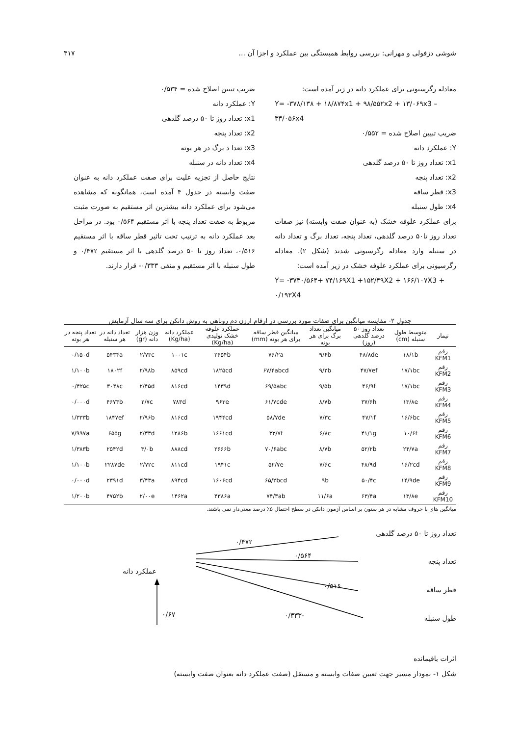شوشی دزفولی و مهرانی: بررسی روابط همبستگی بین عملکرد و اجزا آن ... ۴۱۷
معادله رگرسیونی برای عملکرد دانه در زیر آمده است:
Y= -۳۷۸/۱۳۸ + ۱۸/۸۷۴x1 + ۹۸/۵۵۲x2 + ۱۳/۰۶۹x3 – ۳۳/۰۵۶x4
ضریب تبیین اصلاح شده = ۰/۵۵۲
Y: عملکرد دانه
x1: تعداد روز تا ۵۰ درصد گلدهی
x2: تعداد پنجه
x3: قطر ساقه
x4: طول سنبله
برای عملکرد علوفه خشک (به عنوان صفت وابسته) نیز صفات تعداد روز تا۵۰ درصد گلدهی، تعداد پنجه، تعداد برگ و تعداد دانه در سنبله وارد معادله رگرسیونی شدند (شکل ۲). معادله رگرسیونی برای عملکرد علوفه خشک در زیر آمده است:
Y= -۳۷۳۰/۵۶۴+ ۷۴/۱۶۹X1 +۱۵۲/۴۹X2 + ۱۶۶/۱۰۷X3 + ۰/۱۹۳X4
ضریب تبیین اصلاح شده = ۰/۵۳۴
Y: عملکرد دانه
x1: تعداد روز تا ۵۰ درصد گلدهی
x2: تعداد پنجه
x3: تعدا د برگ در هر بوته
x4: تعداد دانه در سنبله
نتایج حاصل از تجزیه علیت برای صفت عملکرد دانه به عنوان صفت وابسته در جدول ۴ آمده است، همانگونه که مشاهده می‌شود برای عملکرد دانه بیشترین اثر مستقیم به صورت مثبت مربوط به صفت تعداد پنجه با اثر مستقیم ۰/۵۶۴ بود. در مراحل بعد عملکرد دانه به ترتیب تحت تاثیر قطر ساقه با اثر مستقیم ۰/۵۱۶، تعداد روز تا ۵۰ درصد گلدهی با اثر مستقیم ۰/۴۷۲ و طول سنبله با اثر مستقیم و منفی ۰/۳۳۳- قرار دارند.
جدول ۲- مقایسه میانگین برای صفات مورد بررسی در ارقام ارزن دم روباهی به روش دانکن برای سه سال آزمایش
| تیمار | متوسط طول سنبله (cm) | تعداد روز ۵۰ درصد گلدهی (روز) | میانگین تعداد برگ برای هر بوته | میانگین قطر ساقه برای هر بوته (mm) | عملکرد علوفه خشک تولیدی (Kg/ha) | عملکرد دانه (Kg/ha) | وزن هزار دانه (gr) | تعداد دانه در هر سنبله | تعداد پنجه در هر بوته |
| --- | --- | --- | --- | --- | --- | --- | --- | --- | --- |
| رقم KFM1 | ۱۸/۱b | ۴۸/۸de | ۹/۶b | ۷۶/۲a | ۲۶۵۴b | ۱۰۰۱c | ۲/۷۳c | ۵۴۳۴a | ۰/۱۵۰d |
| رقم KFM2 | ۱۷/۱bc | ۴۷/۷ef | ۹/۲b | ۶۷/۴abcd | ۱۸۲۵cd | ۸۵۹cd | ۲/۹۸b | ۱۸۰۲f | ۱/۱۰۰b |
| رقم KFM3 | ۱۷/۱bc | ۴۶/۹f | ۹/۵b | ۶۹/۵abc | ۱۴۳۹d | ۸۱۶cd | ۲/۴۵d | ۳۰۴۸c | ۰/۴۲۵c |
| رقم KFM4 | ۱۳/۸e | ۳۷/۶h | ۸/۷b | ۶۱/۷cde | ۹۶۳e | ۷۸۳d | ۲/۷c | ۴۶۷۳b | ۰/۰۰۰d |
| رقم KFM5 | ۱۶/۶bc | ۴۷/۱f | ۷/۳c | ۵۸/۷de | ۱۹۴۴cd | ۸۱۶cd | ۲/۹۶b | ۱۸۴۷ef | ۱/۳۳۳b |
| رقم KFM6 | ۱۰/۶f | ۴۱/۱g | ۶/۸c | ۳۳/۷f | ۱۶۶۱cd | ۱۲۸۶b | ۲/۳۳d | ۶۵۵g | ۷/۹۹۷a |
| رقم KFM7 | ۲۴/۷a | ۵۲/۲b | ۸/۷b | ۷۰/۶abc | ۲۶۶۶b | ۸۸۸cd | ۳/۰b | ۲۵۴۲d | ۱/۳۸۳b |
| رقم KFM8 | ۱۶/۲cd | ۴۸/۹d | ۷/۶c | ۵۲/۷e | ۱۹۴۱c | ۸۱۱cd | ۲/۷۲c | ۲۲۸۷de | ۱/۱۰۰b |
| رقم KFM9 | ۱۴/۹de | ۵۰/۴c | ۹b | ۶۵/۲bcd | ۱۶۰۶cd | ۸۹۴cd | ۳/۴۳a | ۲۳۹۱d | ۰/۰۰۰d |
| رقم KFM10 | ۱۳/۸e | ۶۳/۴a | ۱۱/۶a | ۷۴/۳ab | ۴۳۸۶a | ۱۴۶۲a | ۲/۰۰e | ۴۷۵۲b | ۱/۲۰۰b |
میانگین های با حروف مشابه در هر ستون بر اساس آزمون دانکن در سطح احتمال ۵٪ درصد معنی‌دار نمی باشند.
تعداد روز تا ۵۰ درصد گلدهی
تعداد پنجه
قطر ساقه
طول سنبله
عملکرد دانه
۰/۴۷۲
۰/۵۶۴
۰/۵۱۶
-۰/۳۳۳
۰/۶۷
اثرات باقیمانده
شکل ۱- نمودار مسیر جهت تعیین صفات وابسته و مستقل (صفت عملکرد دانه بعنوان صفت وابسته)